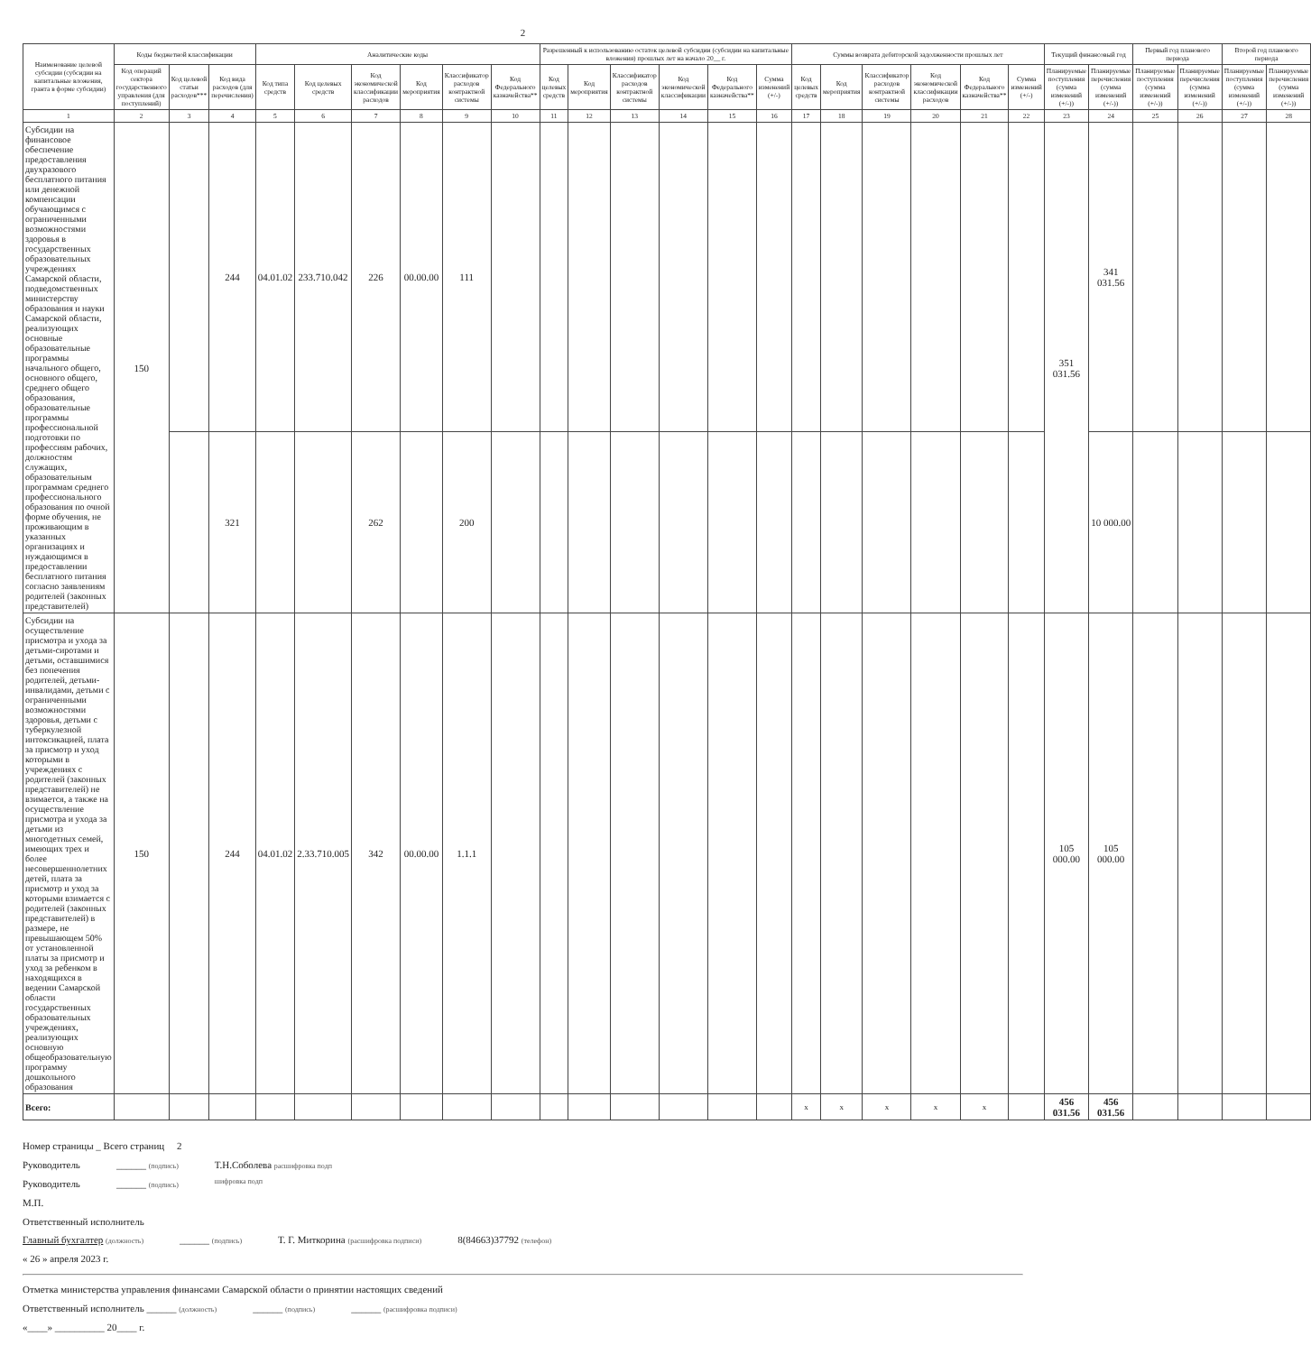2
| Наименование целевой субсидии (субсидии на капитальные вложения, гранта в форме субсидии) | Коды бюджетной классификации | | | Аналитические коды | | | | | | Разрешенный к использованию остаток целевой субсидии (субсидии на капитальные вложения) прошлых лет на начало 20__ г. | | | | | | Суммы возврата дебиторской задолженности прошлых лет | | | | | | Текущий финансовый год | | Первый год планового периода | | Второй год планового периода | |
| --- | --- | --- | --- | --- | --- | --- | --- | --- | --- | --- | --- | --- | --- | --- | --- | --- | --- | --- | --- | --- | --- | --- | --- | --- | --- | --- | --- |
| | Код операций сектора государственного управления (для поступлений) | Код целевой статьи расходов*** | Код вида расходов (для перечисления) | Код типа средств | Код целевых средств | Код экономической классификации расходов | Код мероприятия | Классификатор расходов контрактной системы | Код Федерального казначейства** | Код целевых средств | Код мероприятия | Классификатор расходов контрактной системы | Код экономической классификации | Код Федерального казначейства** | Сумма изменений (+/-) | Код целевых средств | Код мероприятия | Классификатор расходов контрактной системы | Код экономической классификации расходов | Код Федерального казначейства** | Сумма изменений (+/-) | Планируемые поступления (сумма изменений (+/-)) | Планируемые перечисления (сумма изменений (+/-)) | Планируемые поступления (сумма изменений (+/-)) | Планируемые перечисления (сумма изменений (+/-)) | Планируемые поступления (сумма изменений (+/-)) | Планируемые перечисления (сумма изменений (+/-)) |
| 1 | 2 | 3 | 4 | 5 | 6 | 7 | 8 | 9 | 10 | 11 | 12 | 13 | 14 | 15 | 16 | 17 | 18 | 19 | 20 | 21 | 22 | 23 | 24 | 25 | 26 | 27 | 28 |
| Субсидии на финансовое обеспечение предоставления двухразового бесплатного питания или денежной компенсации обучающимся с ограниченными возможностями здоровья в государственных образовательных учреждениях Самарской области, подведомственных министерству образования и науки Самарской области, реализующих основные образовательные программы начального общего, основного общего, среднего общего образования, образовательные программы профессиональной подготовки по профессиям рабочих, должностям служащих, образовательным программам среднего профессионального образования по очной форме обучения, не проживающим в указанных организациях и нуждающимся в предоставлении бесплатного питания согласно заявлениям родителей (законных представителей) | 150 | | 244 | 04.01.02 | 233.710.042 | 226 | 00.00.00 | 111 | | | | | | | | | | | | | | 351 031.56 | 341 031.56 | | | | |
| | | | 321 | | | 262 | | 200 | | | | | | | | | | | | | | | 10 000.00 | | | | |
| Субсидии на осуществление присмотра и ухода за детьми-сиротами и детьми, оставшимися без попечения родителей, детьми-инвалидами, детьми с ограниченными возможностями здоровья, детьми с туберкулезной интоксикацией, плата за присмотр и уход которыми в учреждениях с родителей (законных представителей) не взимается, а также на осуществление присмотра и ухода за детьми из многодетных семей, имеющих трех и более несовершеннолетних детей, плата за присмотр и уход за которыми взимается с родителей (законных представителей) в размере, не превышающем 50% от установленной платы за присмотр и уход за ребенком в находящихся в ведении Самарской области государственных образовательных учреждениях, реализующих основную общеобразовательную программу дошкольного образования | 150 | | 244 | 04.01.02 | 2.33.710.005 | 342 | 00.00.00 | 1.1.1 | | | | | | | | | | | | | | 105 000.00 | 105 000.00 | | | | |
| Всего: | | | | | | | | | | | | | | | | x | x | x | x | x | | 456 031.56 | 456 031.56 | | | | |
Номер страницы _ Всего страниц 2
Руководитель ______ (подпись) Т.Н.Соболева расшифровка подп
Руководитель ______ (подпись) шифровка подп
М.П.
Ответственный исполнитель
Главный бухгалтер (должность) ______ (подпись) Т. Г. Миткорина (расшифровка подписи) 8(84663)37792 (телефон)
« 26 » апреля 2023 г.
Отметка министерства управления финансами Самарской области о принятии настоящих сведений
Ответственный исполнитель ______ (должность) ______ (подпись) ______ (расшифровка подписи)
«____» __________ 20____ г.